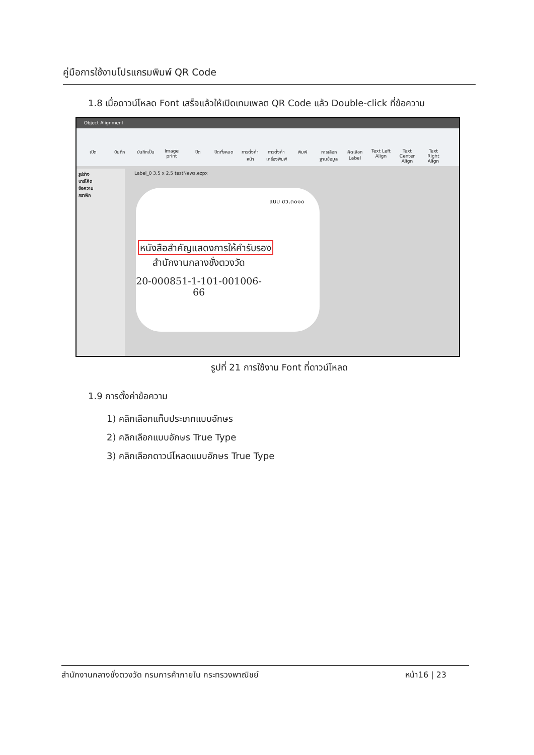คู่มือการใช้งานโปรแกรมพิมพ์ QR Code
1.8 เมื่อดาวน์โหลด Font เสร็จแล้วให้เปิดเทมเพลต QR Code แล้ว Double-click ที่ข้อความ
Object Alignment
เปิด บันทึก บันทึกเป็น Image print ปิด ปิดทั้งหมด การตั้งค่าหน้า การตั้งค่าเครื่องพิมพ์ พิมพ์ การเลือกฐานข้อมูล คัดเลือก Label Text Left Align Text Center Align Text Right Align
รูปร่าง
บาร์โค้ด
ข้อความ
กราฟิก
Label_0 3.5 x 2.5 testNews.ezpx
แบบ ชว.๓๐๑๐
หนังสือสำคัญแสดงการให้คำรับรอง
สำนักงานกลางชั่งตวงวัด
20-000851-1-101-001006-66
รูปที่ 21 การใช้งาน Font ที่ดาวน์โหลด
1.9 การตั้งค่าข้อความ
1) คลิกเลือกแท็บประเภทแบบอักษร
2) คลิกเลือกแบบอักษร True Type
3) คลิกเลือกดาวน์โหลดแบบอักษร True Type
สำนักงานกลางชั่งตวงวัด กรมการค้าภายใน กระทรวงพาณิชย์ หน้า16 | 23